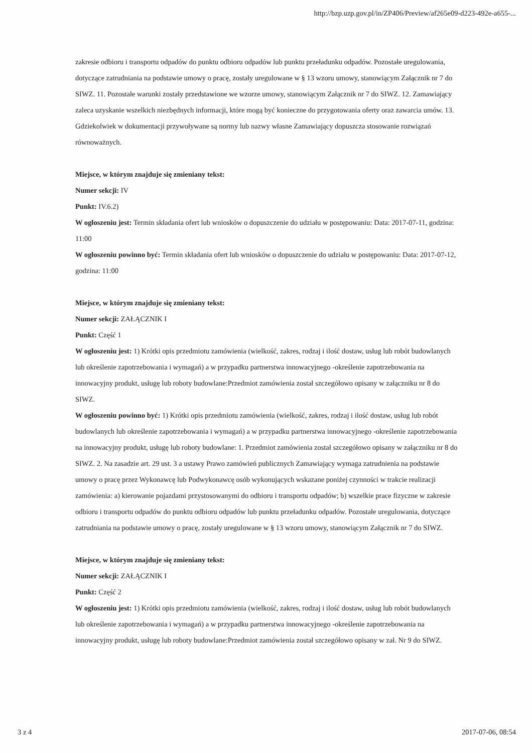http://bzp.uzp.gov.pl/in/ZP406/Preview/af265e09-d223-492e-a655-...
zakresie odbioru i transportu odpadów do punktu odbioru odpadów lub punktu przeładunku odpadów. Pozostałe uregulowania, dotyczące zatrudniania na podstawie umowy o pracę, zostały uregulowane w § 13 wzoru umowy, stanowiącym Załącznik nr 7 do SIWZ. 11. Pozostałe warunki zostały przedstawione we wzorze umowy, stanowiącym Załącznik nr 7 do SIWZ. 12. Zamawiający zaleca uzyskanie wszelkich niezbędnych informacji, które mogą być konieczne do przygotowania oferty oraz zawarcia umów. 13. Gdziekolwiek w dokumentacji przywoływane są normy lub nazwy własne Zamawiający dopuszcza stosowanie rozwiązań równoważnych.
Miejsce, w którym znajduje się zmieniany tekst:
Numer sekcji: IV
Punkt: IV.6.2)
W ogłoszeniu jest: Termin składania ofert lub wniosków o dopuszczenie do udziału w postępowaniu: Data: 2017-07-11, godzina: 11:00
W ogłoszeniu powinno być: Termin składania ofert lub wniosków o dopuszczenie do udziału w postępowaniu: Data: 2017-07-12, godzina: 11:00
Miejsce, w którym znajduje się zmieniany tekst:
Numer sekcji: ZAŁĄCZNIK I
Punkt: Część 1
W ogłoszeniu jest: 1) Krótki opis przedmiotu zamówienia (wielkość, zakres, rodzaj i ilość dostaw, usług lub robót budowlanych lub określenie zapotrzebowania i wymagań) a w przypadku partnerstwa innowacyjnego -określenie zapotrzebowania na innowacyjny produkt, usługę lub roboty budowlane:Przedmiot zamówienia został szczegółowo opisany w załączniku nr 8 do SIWZ.
W ogłoszeniu powinno być: 1) Krótki opis przedmiotu zamówienia (wielkość, zakres, rodzaj i ilość dostaw, usług lub robót budowlanych lub określenie zapotrzebowania i wymagań) a w przypadku partnerstwa innowacyjnego -określenie zapotrzebowania na innowacyjny produkt, usługę lub roboty budowlane: 1. Przedmiot zamówienia został szczegółowo opisany w załączniku nr 8 do SIWZ. 2. Na zasadzie art. 29 ust. 3 a ustawy Prawo zamówień publicznych Zamawiający wymaga zatrudnienia na podstawie umowy o pracę przez Wykonawcę lub Podwykonawcę osób wykonujących wskazane poniżej czynności w trakcie realizacji zamówienia: a) kierowanie pojazdami przystosowanymi do odbioru i transportu odpadów; b) wszelkie prace fizyczne w zakresie odbioru i transportu odpadów do punktu odbioru odpadów lub punktu przeładunku odpadów. Pozostałe uregulowania, dotyczące zatrudniania na podstawie umowy o pracę, zostały uregulowane w § 13 wzoru umowy, stanowiącym Załącznik nr 7 do SIWZ.
Miejsce, w którym znajduje się zmieniany tekst:
Numer sekcji: ZAŁĄCZNIK I
Punkt: Część 2
W ogłoszeniu jest: 1) Krótki opis przedmiotu zamówienia (wielkość, zakres, rodzaj i ilość dostaw, usług lub robót budowlanych lub określenie zapotrzebowania i wymagań) a w przypadku partnerstwa innowacyjnego -określenie zapotrzebowania na innowacyjny produkt, usługę lub roboty budowlane:Przedmiot zamówienia został szczegółowo opisany w zał. Nr 9 do SIWZ.
3 z 4 2017-07-06, 08:54